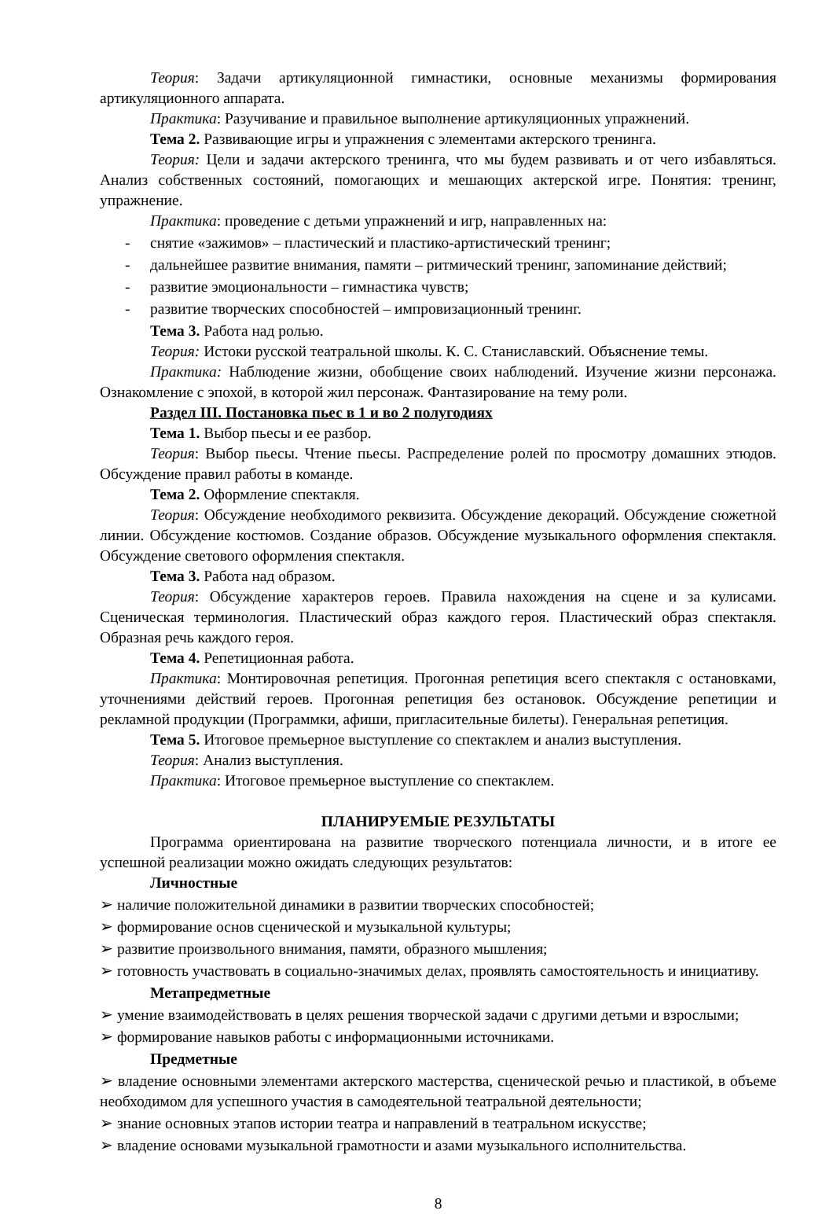Теория: Задачи артикуляционной гимнастики, основные механизмы формирования артикуляционного аппарата.
Практика: Разучивание и правильное выполнение артикуляционных упражнений.
Тема 2. Развивающие игры и упражнения с элементами актерского тренинга.
Теория: Цели и задачи актерского тренинга, что мы будем развивать и от чего избавляться. Анализ собственных состояний, помогающих и мешающих актерской игре. Понятия: тренинг, упражнение.
Практика: проведение с детьми упражнений и игр, направленных на:
- снятие «зажимов» – пластический и пластико-артистический тренинг;
- дальнейшее развитие внимания, памяти – ритмический тренинг, запоминание действий;
- развитие эмоциональности – гимнастика чувств;
- развитие творческих способностей – импровизационный тренинг.
Тема 3. Работа над ролью.
Теория: Истоки русской театральной школы. К. С. Станиславский. Объяснение темы.
Практика: Наблюдение жизни, обобщение своих наблюдений. Изучение жизни персонажа. Ознакомление с эпохой, в которой жил персонаж. Фантазирование на тему роли.
Раздел III. Постановка пьес в 1 и во 2 полугодиях
Тема 1. Выбор пьесы и ее разбор.
Теория: Выбор пьесы. Чтение пьесы. Распределение ролей по просмотру домашних этюдов. Обсуждение правил работы в команде.
Тема 2. Оформление спектакля.
Теория: Обсуждение необходимого реквизита. Обсуждение декораций. Обсуждение сюжетной линии. Обсуждение костюмов. Создание образов. Обсуждение музыкального оформления спектакля. Обсуждение светового оформления спектакля.
Тема 3. Работа над образом.
Теория: Обсуждение характеров героев. Правила нахождения на сцене и за кулисами. Сценическая терминология. Пластический образ каждого героя. Пластический образ спектакля. Образная речь каждого героя.
Тема 4. Репетиционная работа.
Практика: Монтировочная репетиция. Прогонная репетиция всего спектакля с остановками, уточнениями действий героев. Прогонная репетиция без остановок. Обсуждение репетиции и рекламной продукции (Программки, афиши, пригласительные билеты). Генеральная репетиция.
Тема 5. Итоговое премьерное выступление со спектаклем и анализ выступления.
Теория: Анализ выступления.
Практика: Итоговое премьерное выступление со спектаклем.
ПЛАНИРУЕМЫЕ РЕЗУЛЬТАТЫ
Программа ориентирована на развитие творческого потенциала личности, и в итоге ее успешной реализации можно ожидать следующих результатов:
Личностные
➢ наличие положительной динамики в развитии творческих способностей;
➢ формирование основ сценической и музыкальной культуры;
➢ развитие произвольного внимания, памяти, образного мышления;
➢ готовность участвовать в социально-значимых делах, проявлять самостоятельность и инициативу.
Метапредметные
➢ умение взаимодействовать в целях решения творческой задачи с другими детьми и взрослыми;
➢ формирование навыков работы с информационными источниками.
Предметные
➢ владение основными элементами актерского мастерства, сценической речью и пластикой, в объеме необходимом для успешного участия в самодеятельной театральной деятельности;
➢ знание основных этапов истории театра и направлений в театральном искусстве;
➢ владение основами музыкальной грамотности и азами музыкального исполнительства.
8